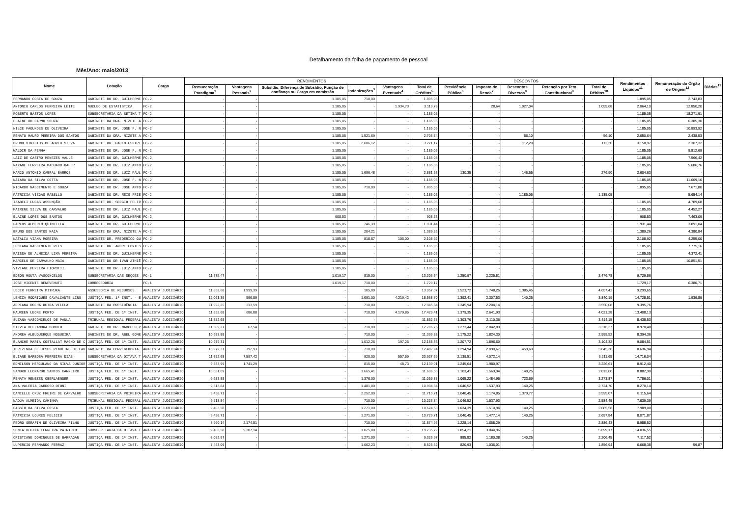Detalhamento da folha de pagamento de pessoal
Mês/Ano: maio/2013
| Nome | Lotação | Cargo | RENDIMENTOS | | | | | | DESCONTOS | | | | | Rendimentos Líquidos<sup>11</sup> | Remuneração do Órgão de Origem<sup>12</sup> | Diárias<sup>13</sup> |
| --- | --- | --- | --- | --- | --- | --- | --- | --- | --- | --- | --- | --- | --- | --- | --- | --- |
| | | | Remuneração Paradigma<sup>1</sup> | Vantagens Pessoais<sup>2</sup> | Subsídio, Diferença de Subsídio, Função de confiança ou Cargo em comissão | Indenizações<sup>3</sup> | Vantagens Eventuais<sup>4</sup> | Total de Créditos<sup>5</sup> | Previdência Pública<sup>6</sup> | Imposto de Renda<sup>7</sup> | Descontos Diversos<sup>8</sup> | Retenção por Teto Constitucional<sup>9</sup> | Total de Débitos<sup>10</sup> | | | |
| FERNANDO COSTA DE SOUZA | GABINETE DO DR. GUILHERME | FC-2 | - | - | 1.185,05 | 710,00 | - | 1.895,05 | - | - | - | - | - | 1.895,05 | 2.743,83 | - |
| ANTONIO CARLOS FERREIRA LEITE | NUCLEO DE ESTATISTICA | FC-2 | - | - | 1.185,05 | - | 1.934,73 | 3.119,78 | - | 28,64 | 1.027,04 | - | 1.055,68 | 2.064,10 | 12.850,20 | - |
| ROBERTO BASTOS LOPES | SUBSECRETARIA DA SÉTIMA T | FC-2 | - | - | 1.185,05 | - | - | 1.185,05 | - | - | - | - | - | 1.185,05 | 18.271,91 | - |
| ELAINE DO CARMO SOUZA | GABINETE DA DRA. NIZETE A | FC-2 | - | - | 1.185,05 | - | - | 1.185,05 | - | - | - | - | - | 1.185,05 | 6.385,30 | - |
| NILCE FAGUNDES DE OLIVEIRA | GABINETE DO DR. JOSE F. N | FC-2 | - | - | 1.185,05 | - | - | 1.185,05 | - | - | - | - | - | 1.185,05 | 10.893,92 | - |
| RENATO MAURO PEREIRA DOS SANTOS | GABINETE DA DRA. NIZETE A | FC-2 | - | - | 1.185,05 | 1.521,69 | - | 2.706,74 | - | - | 56,10 | - | 56,10 | 2.650,64 | 2.438,53 | - |
| BRUNO VINICIUS DE ABREU SILVA | GABINETE DR. PAULO ESPIRI | FC-2 | - | - | 1.185,05 | 2.086,12 | - | 3.271,17 | - | - | 112,20 | - | 112,20 | 3.158,97 | 2.307,32 | - |
| WALDIR DA PENHA | GABINETE DO DR. JOSE F. N | FC-2 | - | - | 1.185,05 | - | - | 1.185,05 | - | - | - | - | - | 1.185,05 | 9.812,69 | - |
| LAIZ DE CASTRO MENEZES VALLE | GABINETE DO DR. GUILHERME | FC-2 | - | - | 1.185,05 | - | - | 1.185,05 | - | - | - | - | - | 1.185,05 | 7.566,42 | - |
| RAYANE FERREIRA MACHADO DAHER | GABINETE DO DR. LUIZ ANTO | FC-2 | - | - | 1.185,05 | - | - | 1.185,05 | - | - | - | - | - | 1.185,05 | 5.686,76 | - |
| MARCO ANTONIO CABRAL BARROS | GABINETE DO DR. LUIZ PAUL | FC-2 | - | - | 1.185,05 | 1.696,48 | - | 2.881,53 | 130,35 | - | 146,55 | - | 276,90 | 2.604,63 | - | - |
| NAIARA DA SILVA COTTA | GABINETE DO DR. JOSE F. N | FC-2 | - | - | 1.185,05 | - | - | 1.185,05 | - | - | - | - | - | 1.185,05 | 11.609,16 | - |
| RICARDO NASCIMENTO E SOUZA | GABINETE DO DR. JOSE ANTO | FC-2 | - | - | 1.185,05 | 710,00 | - | 1.895,05 | - | - | - | - | - | 1.895,05 | 7.671,80 | - |
| PATRICIA VIEGAS RABELLO | GABINETE DO DR. REIS FRIE | FC-2 | - | - | 1.185,05 | - | - | 1.185,05 | - | - | 1.185,05 | - | 1.185,05 | - | 5.654,14 | - |
| IZABELI LUCAS ASSUNÇÃO | GABINETE DR. SERGIO FELTR | FC-2 | - | - | 1.185,05 | - | - | 1.185,05 | - | - | - | - | - | 1.185,05 | 4.789,68 | - |
| MAIRENE SILVA DE CARVALHO | GABINETE DO DR. LUIZ PAUL | FC-2 | - | - | 1.185,05 | - | - | 1.185,05 | - | - | - | - | - | 1.185,05 | 4.452,27 | - |
| ELAINE LOPES DOS SANTOS | GABINETE DO DR. GUILHERME | FC-2 | - | - | 908,53 | - | - | 908,53 | - | - | - | - | - | 908,53 | 7.463,09 | - |
| CARLOS ALBERTO QUINTELLA | GABINETE DO DR. GUILHERME | FC-2 | - | - | 1.185,05 | 746,39 | - | 1.931,44 | - | - | - | - | - | 1.931,44 | 3.891,04 | - |
| BRUNO DOS SANTOS MAIA | GABINETE DA DRA. NIZETE A | FC-2 | - | - | 1.185,05 | 204,21 | - | 1.389,26 | - | - | - | - | - | 1.389,26 | 4.380,84 | - |
| NATALIA VIANA MOREIRA | GABINETE DR. FREDERICO GU | FC-2 | - | - | 1.185,05 | 818,87 | 105,00 | 2.108,92 | - | - | - | - | - | 2.108,92 | 4.255,00 | - |
| LUCIANA NASCIMENTO REIS | GABINETE DR. ANDRE FONTES | FC-2 | - | - | 1.185,05 | - | - | 1.185,05 | - | - | - | - | - | 1.185,05 | 7.775,16 | - |
| RAISSA DE ALMEIDA LIMA PEREIRA | GABINETE DO DR. GUILHERME | FC-2 | - | - | 1.185,05 | - | - | 1.185,05 | - | - | - | - | - | 1.185,05 | 4.372,41 | - |
| MARCELO DE CARVALHO MAIA | GABINETE DO DR IVAN ATHIÊ | FC-2 | - | - | 1.185,05 | - | - | 1.185,05 | - | - | - | - | - | 1.185,05 | 10.851,51 | - |
| VIVIANE PEREIRA FIOROTTI | GABINETE DO DR. LUIZ ANTO | FC-2 | - | - | 1.185,05 | - | - | 1.185,05 | - | - | - | - | - | 1.185,05 | - | - |
| EDSON MOUTA VASCONCELOS | SUBSECRETARIA DAS SEÇÕES | FC-1 | 11.372,47 | - | 1.019,17 | 815,00 | - | 13.206,64 | 1.250,97 | 2.225,81 | - | - | 3.476,78 | 9.729,86 | - | - |
| JOSE VICENTE BENEVENUTI | CORREGEDORIA | FC-1 | - | - | 1.019,17 | 710,00 | - | 1.729,17 | - | - | - | - | - | 1.729,17 | 6.380,71 | - |
| LECIR FERREIRA MITRUKA | ASSESSORIA DE RECURSOS | ANALISTA JUDICIÁRIO | 11.852,68 | 1.999,39 | - | 105,00 | - | 13.957,07 | 1.523,72 | 1.748,25 | 1.385,45 | - | 4.657,42 | 9.299,65 | - | - |
| LENIZA RODRIGUES CAVALCANTE LINS | JUSTIÇA FED. 1ª INST. - E | ANALISTA JUDICIÁRIO | 12.061,39 | 596,89 | - | 1.691,00 | 4.219,42 | 18.568,70 | 1.392,41 | 2.307,53 | 140,25 | - | 3.840,19 | 14.728,51 | 1.939,89 | - |
| ADRIANA ROCHA DUTRA VILELA | GABINETE DA PRESIDÊNCIA | ANALISTA JUDICIÁRIO | 11.922,25 | 313,59 | - | 710,00 | - | 12.945,84 | 1.345,94 | 2.204,14 | - | - | 3.550,08 | 9.395,76 | - | - |
| MAUREEN LEONE PORTO | JUSTIÇA FED. DE 1ª INST. | ANALISTA JUDICIÁRIO | 11.852,68 | 686,88 | - | 710,00 | 4.179,85 | 17.429,41 | 1.379,35 | 2.641,93 | - | - | 4.021,28 | 13.408,13 | - | - |
| SUZANA VASCONCELOS DE PAULA | TRIBUNAL REGIONAL FEDERAL | ANALISTA JUDICIÁRIO | 11.852,68 | - | - | - | - | 11.852,68 | 1.303,79 | 2.110,36 | - | - | 3.414,15 | 8.438,53 | - | - |
| SILVIA DELLAMORA BONOLO | GABINETE DO DR. MARCELO P | ANALISTA JUDICIÁRIO | 11.509,21 | 67,54 | - | 710,00 | - | 12.286,75 | 1.273,44 | 2.042,83 | - | - | 3.316,27 | 8.970,48 | - | - |
| ANDREA ALBUQUERQUE NOGUEIRA | GABINETE DO DR. ABEL GOME | ANALISTA JUDICIÁRIO | 10.683,88 | - | - | 710,00 | - | 11.393,88 | 1.175,22 | 1.824,30 | - | - | 2.999,52 | 8.394,36 | - | - |
| BLANCHE MARIA COSTALLAT MAGNO DE C | JUSTIÇA FED. DE 1ª INST. | ANALISTA JUDICIÁRIO | 10.979,31 | - | - | 1.012,26 | 197,26 | 12.188,83 | 1.207,72 | 1.896,60 | - | - | 3.104,32 | 9.084,51 | - | - |
| TEREZINHA DE JESUS PINHEIRO DE FAR | GABINETE DA CORREGEDORIA | ANALISTA JUDICIÁRIO | 10.979,31 | 792,93 | - | 710,00 | - | 12.482,24 | 1.294,94 | 2.090,67 | 459,69 | - | 3.845,30 | 8.636,94 | - | - |
| ELIANE BARBOSA FERREIRA DIAS | SUBSECRETARIA DA OITAVA T | ANALISTA JUDICIÁRIO | 11.852,68 | 7.597,42 | - | 920,00 | 557,59 | 20.927,69 | 2.139,51 | 4.072,14 | - | - | 6.211,65 | 14.716,04 | - | - |
| EDMILSON HERCULANO DA SILVA JUNIOR | JUSTIÇA FED. DE 1ª INST. | ANALISTA JUDICIÁRIO | 9.533,99 | 1.741,29 | - | 815,00 | 48,73 | 12.139,01 | 1.245,64 | 1.980,97 | - | - | 3.226,61 | 8.912,40 | - | - |
| SANDRO LEONARDO SANTOS CARNEIRO | JUSTIÇA FED. DE 1ª INST. | ANALISTA JUDICIÁRIO | 10.031,09 | - | - | 1.665,41 | - | 11.696,50 | 1.103,41 | 1.569,94 | 140,25 | - | 2.813,60 | 8.882,90 | - | - |
| RENATA MENEZES OBERLAENDER | JUSTIÇA FED. DE 1ª INST. | ANALISTA JUDICIÁRIO | 9.683,88 | - | - | 1.376,00 | - | 11.059,88 | 1.065,22 | 1.484,96 | 723,69 | - | 3.273,87 | 7.786,01 | - | - |
| ANA VALERIA CARDOSO OTONI | JUSTIÇA FED. DE 1ª INST. | ANALISTA JUDICIÁRIO | 9.513,84 | - | - | 1.481,00 | - | 10.994,84 | 1.046,52 | 1.537,93 | 140,25 | - | 2.724,70 | 8.270,14 | - | - |
| DANIELLE CRUZ FREIRE DE CARVALHO | SUBSECRETARIA DA PRIMEIRA | ANALISTA JUDICIÁRIO | 9.458,71 | - | - | 2.252,00 | - | 11.710,71 | 1.040,45 | 1.174,85 | 1.379,77 | - | 3.595,07 | 8.115,64 | - | - |
| NADJA ALMEIDA CAMINHA | TRIBUNAL REGIONAL FEDERAL | ANALISTA JUDICIÁRIO | 9.513,84 | - | - | 710,00 | - | 10.223,84 | 1.046,52 | 1.537,93 | - | - | 2.584,45 | 7.639,39 | - | - |
| CASSIO DA SILVA COSTA | JUSTIÇA FED. DE 1ª INST. | ANALISTA JUDICIÁRIO | 9.403,58 | - | - | 1.271,00 | - | 10.674,58 | 1.034,39 | 1.510,94 | 140,25 | - | 2.685,58 | 7.989,00 | - | - |
| PATRICIA LOURES FELICIO | JUSTIÇA FED. DE 1ª INST. | ANALISTA JUDICIÁRIO | 9.458,71 | - | - | 1.271,00 | - | 10.729,71 | 1.040,45 | 1.477,14 | 140,25 | - | 2.657,84 | 8.071,87 | - | - |
| PEDRO SERAFIM DE OLIVEIRA FILHO | JUSTIÇA FED. DE 1ª INST. | ANALISTA JUDICIÁRIO | 8.990,14 | 2.174,81 | - | 710,00 | - | 11.874,95 | 1.228,14 | 1.658,29 | - | - | 2.886,43 | 8.988,52 | - | - |
| SONIA REGINA FERREIRA PATRICIO | SUBSECRETARIA DA OITAVA T | ANALISTA JUDICIÁRIO | 9.403,58 | 9.307,14 | - | 1.025,00 | - | 19.735,72 | 1.854,21 | 3.844,96 | - | - | 5.699,17 | 14.036,55 | - | - |
| CRISTIANE DOMINGUES DE BARRAGAN | JUSTIÇA FED. DE 1ª INST. | ANALISTA JUDICIÁRIO | 8.052,97 | - | - | 1.271,00 | - | 9.323,97 | 885,82 | 1.180,38 | 140,25 | - | 2.206,45 | 7.117,52 | - | - |
| LUPERCIO FERNANDO FERRAZ | JUSTIÇA FED. DE 1ª INST. | ANALISTA JUDICIÁRIO | 7.463,09 | - | - | 1.062,23 | - | 8.525,32 | 820,93 | 1.036,01 | - | - | 1.856,94 | 6.668,38 | 59,87 | - |